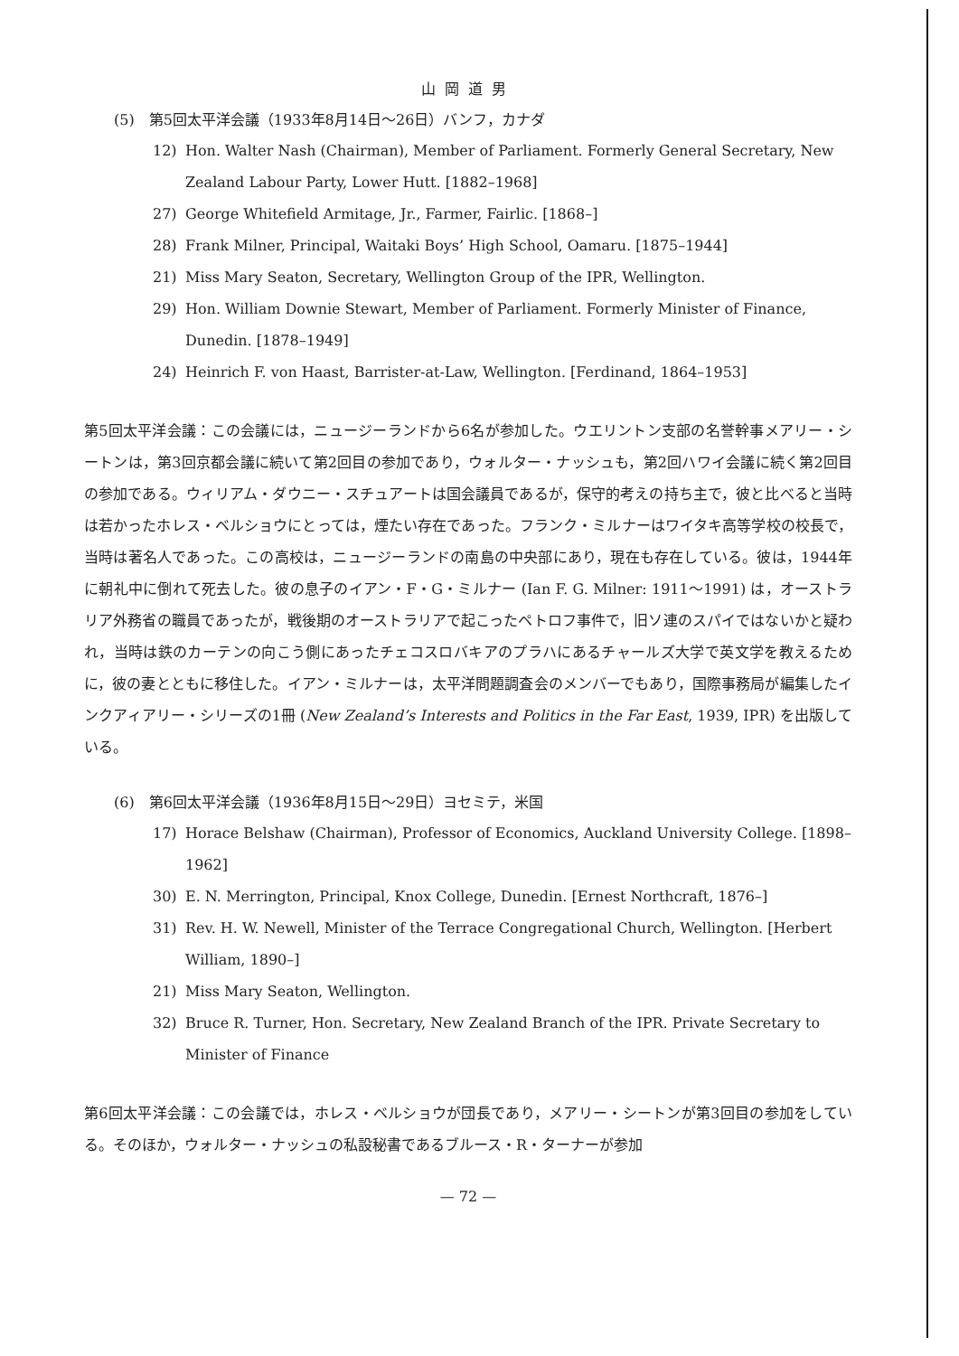山岡道男
(5)　第5回太平洋会議（1933年8月14日〜26日）バンフ，カナダ
12) Hon. Walter Nash (Chairman), Member of Parliament. Formerly General Secretary, New Zealand Labour Party, Lower Hutt. [1882–1968]
27) George Whitefield Armitage, Jr., Farmer, Fairlic. [1868–]
28) Frank Milner, Principal, Waitaki Boys’ High School, Oamaru. [1875–1944]
21) Miss Mary Seaton, Secretary, Wellington Group of the IPR, Wellington.
29) Hon. William Downie Stewart, Member of Parliament. Formerly Minister of Finance, Dunedin. [1878–1949]
24) Heinrich F. von Haast, Barrister-at-Law, Wellington. [Ferdinand, 1864–1953]
第5回太平洋会議：この会議には，ニュージーランドから6名が参加した。ウエリントン支部の名誉幹事メアリー・シートンは，第3回京都会議に続いて第2回目の参加であり，ウォルター・ナッシュも，第2回ハワイ会議に続く第2回目の参加である。ウィリアム・ダウニー・スチュアートは国会議員であるが，保守的考えの持ち主で，彼と比べると当時は若かったホレス・ベルショウにとっては，煙たい存在であった。フランク・ミルナーはワイタキ高等学校の校長で，当時は著名人であった。この高校は，ニュージーランドの南島の中央部にあり，現在も存在している。彼は，1944年に朝礼中に倒れて死去した。彼の息子のイアン・F・G・ミルナー (Ian F. G. Milner: 1911〜1991) は，オーストラリア外務省の職員であったが，戦後期のオーストラリアで起こったペトロフ事件で，旧ソ連のスパイではないかと疑われ，当時は鉄のカーテンの向こう側にあったチェコスロバキアのプラハにあるチャールズ大学で英文学を教えるために，彼の妻とともに移住した。イアン・ミルナーは，太平洋問題調査会のメンバーでもあり，国際事務局が編集したインクアィアリー・シリーズの1冊 (New Zealand’s Interests and Politics in the Far East, 1939, IPR) を出版している。
(6)　第6回太平洋会議（1936年8月15日〜29日）ヨセミテ，米国
17) Horace Belshaw (Chairman), Professor of Economics, Auckland University College. [1898–1962]
30) E. N. Merrington, Principal, Knox College, Dunedin. [Ernest Northcraft, 1876–]
31) Rev. H. W. Newell, Minister of the Terrace Congregational Church, Wellington. [Herbert William, 1890–]
21) Miss Mary Seaton, Wellington.
32) Bruce R. Turner, Hon. Secretary, New Zealand Branch of the IPR. Private Secretary to Minister of Finance
第6回太平洋会議：この会議では，ホレス・ベルショウが団長であり，メアリー・シートンが第3回目の参加をしている。そのほか，ウォルター・ナッシュの私設秘書であるブルース・R・ターナーが参加
— 72 —